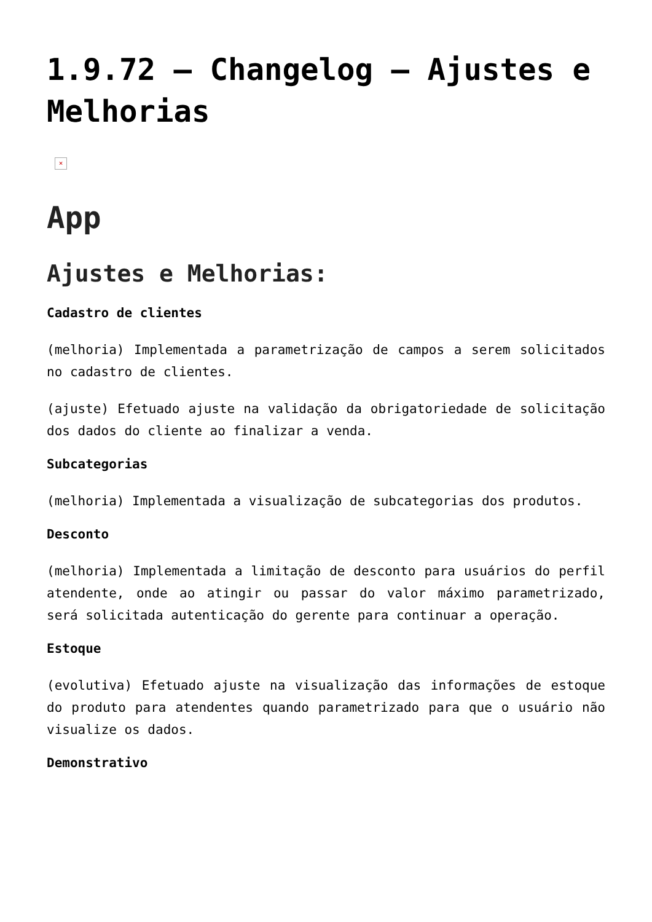1.9.72 – Changelog – Ajustes e Melhorias
×
App
Ajustes e Melhorias:
Cadastro de clientes
(melhoria) Implementada a parametrização de campos a serem solicitados no cadastro de clientes.
(ajuste) Efetuado ajuste na validação da obrigatoriedade de solicitação dos dados do cliente ao finalizar a venda.
Subcategorias
(melhoria) Implementada a visualização de subcategorias dos produtos.
Desconto
(melhoria) Implementada a limitação de desconto para usuários do perfil atendente, onde ao atingir ou passar do valor máximo parametrizado, será solicitada autenticação do gerente para continuar a operação.
Estoque
(evolutiva) Efetuado ajuste na visualização das informações de estoque do produto para atendentes quando parametrizado para que o usuário não visualize os dados.
Demonstrativo